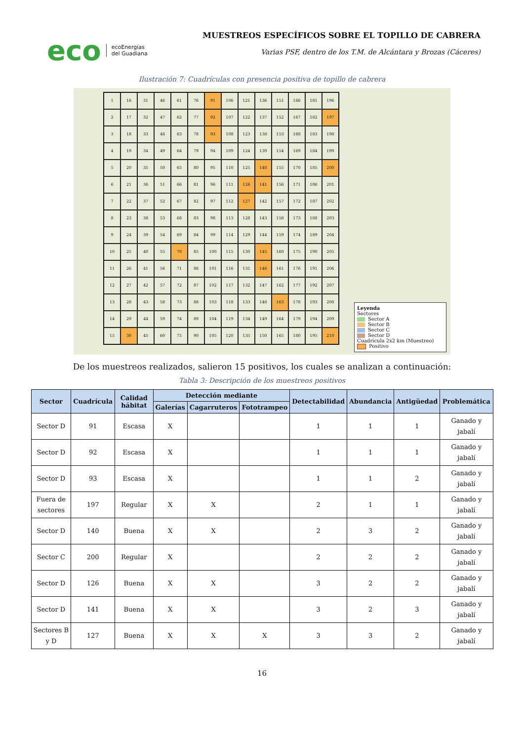eco ecoEnergías
del Guadiana
MUESTREOS ESPECÍFICOS SOBRE EL TOPILLO DE CABRERA
Varias PSF, dentro de los T.M. de Alcántara y Brozas (Cáceres)
Ilustración 7: Cuadrículas con presencia positiva de topillo de cabrera
1
16
31
46
61
76
91
106
121
136
151
166
181
196
2
17
32
47
62
77
92
107
122
137
152
167
182
197
3
18
33
48
63
78
93
108
123
138
153
168
183
198
4
19
34
49
64
79
94
109
124
139
154
169
184
199
5
20
35
50
65
80
95
110
125
140
155
170
185
200
6
21
36
51
66
81
96
111
126
141
156
171
186
201
7
22
37
52
67
82
97
112
127
142
157
172
187
202
8
23
38
53
68
83
98
113
128
143
158
173
188
203
9
24
39
54
69
84
99
114
129
144
159
174
189
204
10
25
40
55
70
85
100
115
130
145
160
175
190
205
11
26
41
56
71
86
101
116
131
146
161
176
191
206
12
27
42
57
72
87
102
117
132
147
162
177
192
207
13
28
43
58
73
88
103
118
133
148
163
178
193
208
14
29
44
59
74
89
104
119
134
149
164
179
194
209
15
30
45
60
75
90
105
120
135
150
165
180
195
210
Leyenda
Sectores
Sector A
Sector B
Sector C
Sector D
Cuadrícula 2x2 km (Muestreo)
Positivo
De los muestreos realizados, salieron 15 positivos, los cuales se analizan a continuación:
Tabla 3: Descripción de los muestreos positivos
| Sector | Cuadrícula | Calidad hábitat | Detección mediante | | | Detectabilidad | Abundancia | Antigüedad | Problemática |
| --- | --- | --- | --- | --- | --- | --- | --- | --- | --- |
| | | | Galerías | Cagarruteros | Fototrampeo | | | | |
| Sector D | 91 | Escasa | X | | | 1 | 1 | 1 | Ganado y jabalí |
| Sector D | 92 | Escasa | X | | | 1 | 1 | 1 | Ganado y jabalí |
| Sector D | 93 | Escasa | X | | | 1 | 1 | 2 | Ganado y jabalí |
| Fuera de sectores | 197 | Regular | X | X | | 2 | 1 | 1 | Ganado y jabalí |
| Sector D | 140 | Buena | X | X | | 2 | 3 | 2 | Ganado y jabalí |
| Sector C | 200 | Regular | X | | | 2 | 2 | 2 | Ganado y jabalí |
| Sector D | 126 | Buena | X | X | | 3 | 2 | 2 | Ganado y jabalí |
| Sector D | 141 | Buena | X | X | | 3 | 2 | 3 | Ganado y jabalí |
| Sectores B y D | 127 | Buena | X | X | X | 3 | 3 | 2 | Ganado y jabalí |
16